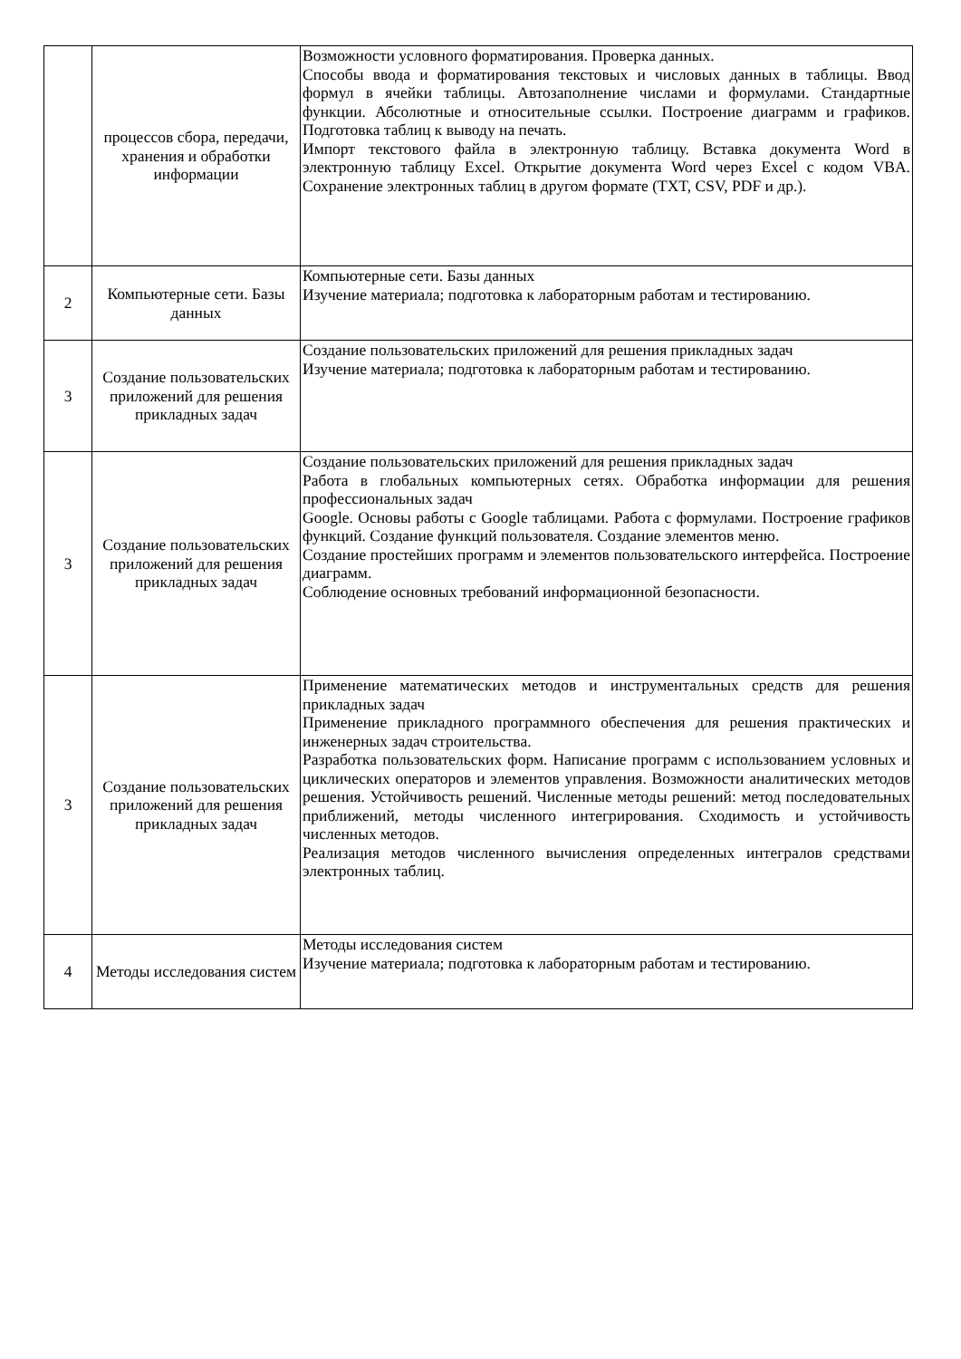| | процессов сбора, передачи, хранения и обработки информации | Возможности условного форматирования. Проверка данных. Способы ввода и форматирования текстовых и числовых данных в таблицы. Ввод формул в ячейки таблицы. Автозаполнение числами и формулами. Стандартные функции. Абсолютные и относительные ссылки. Построение диаграмм и графиков. Подготовка таблиц к выводу на печать. Импорт текстового файла в электронную таблицу. Вставка документа Word в электронную таблицу Excel. Открытие документа Word через Excel с кодом VBA. Сохранение электронных таблиц в другом формате (TXT, CSV, PDF и др.). |
| 2 | Компьютерные сети. Базы данных | Компьютерные сети. Базы данных Изучение материала; подготовка к лабораторным работам и тестированию. |
| 3 | Создание пользовательских приложений для решения прикладных задач | Создание пользовательских приложений для решения прикладных задач Изучение материала; подготовка к лабораторным работам и тестированию. |
| 3 | Создание пользовательских приложений для решения прикладных задач | Создание пользовательских приложений для решения прикладных задач Работа в глобальных компьютерных сетях. Обработка информации для решения профессиональных задач Google. Основы работы с Google таблицами. Работа с формулами. Построение графиков функций. Создание функций пользователя. Создание элементов меню. Создание простейших программ и элементов пользовательского интерфейса. Построение диаграмм. Соблюдение основных требований информационной безопасности. |
| 3 | Создание пользовательских приложений для решения прикладных задач | Применение математических методов и инструментальных средств для решения прикладных задач Применение прикладного программного обеспечения для решения практических и инженерных задач строительства. Разработка пользовательских форм. Написание программ с использованием условных и циклических операторов и элементов управления. Возможности аналитических методов решения. Устойчивость решений. Численные методы решений: метод последовательных приближений, методы численного интегрирования. Сходимость и устойчивость численных методов. Реализация методов численного вычисления определенных интегралов средствами электронных таблиц. |
| 4 | Методы исследования систем | Методы исследования систем Изучение материала; подготовка к лабораторным работам и тестированию. |